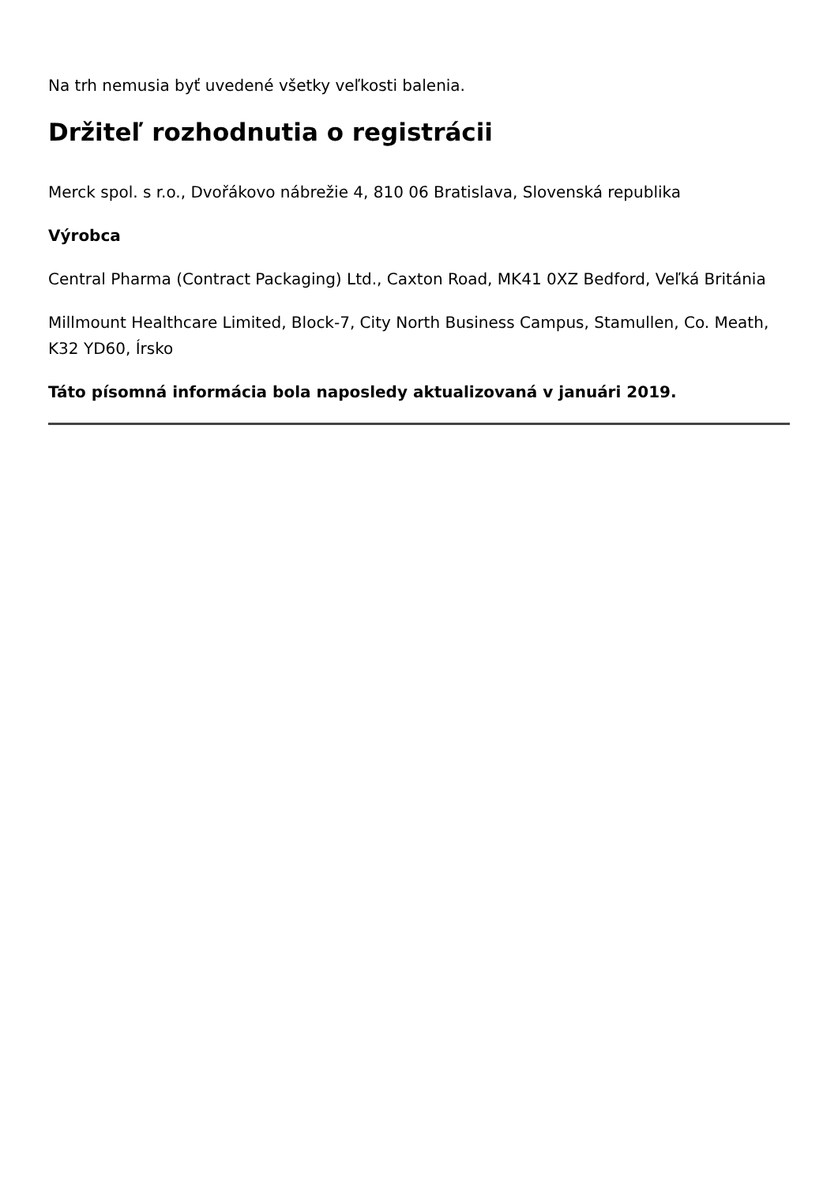Na trh nemusia byť uvedené všetky veľkosti balenia.
Držiteľ rozhodnutia o registrácii
Merck spol. s r.o., Dvořákovo nábrežie 4, 810 06 Bratislava, Slovenská republika
Výrobca
Central Pharma (Contract Packaging) Ltd., Caxton Road, MK41 0XZ Bedford, Veľká Británia
Millmount Healthcare Limited, Block-7, City North Business Campus, Stamullen, Co. Meath, K32 YD60, Írsko
Táto písomná informácia bola naposledy aktualizovaná v januári 2019.